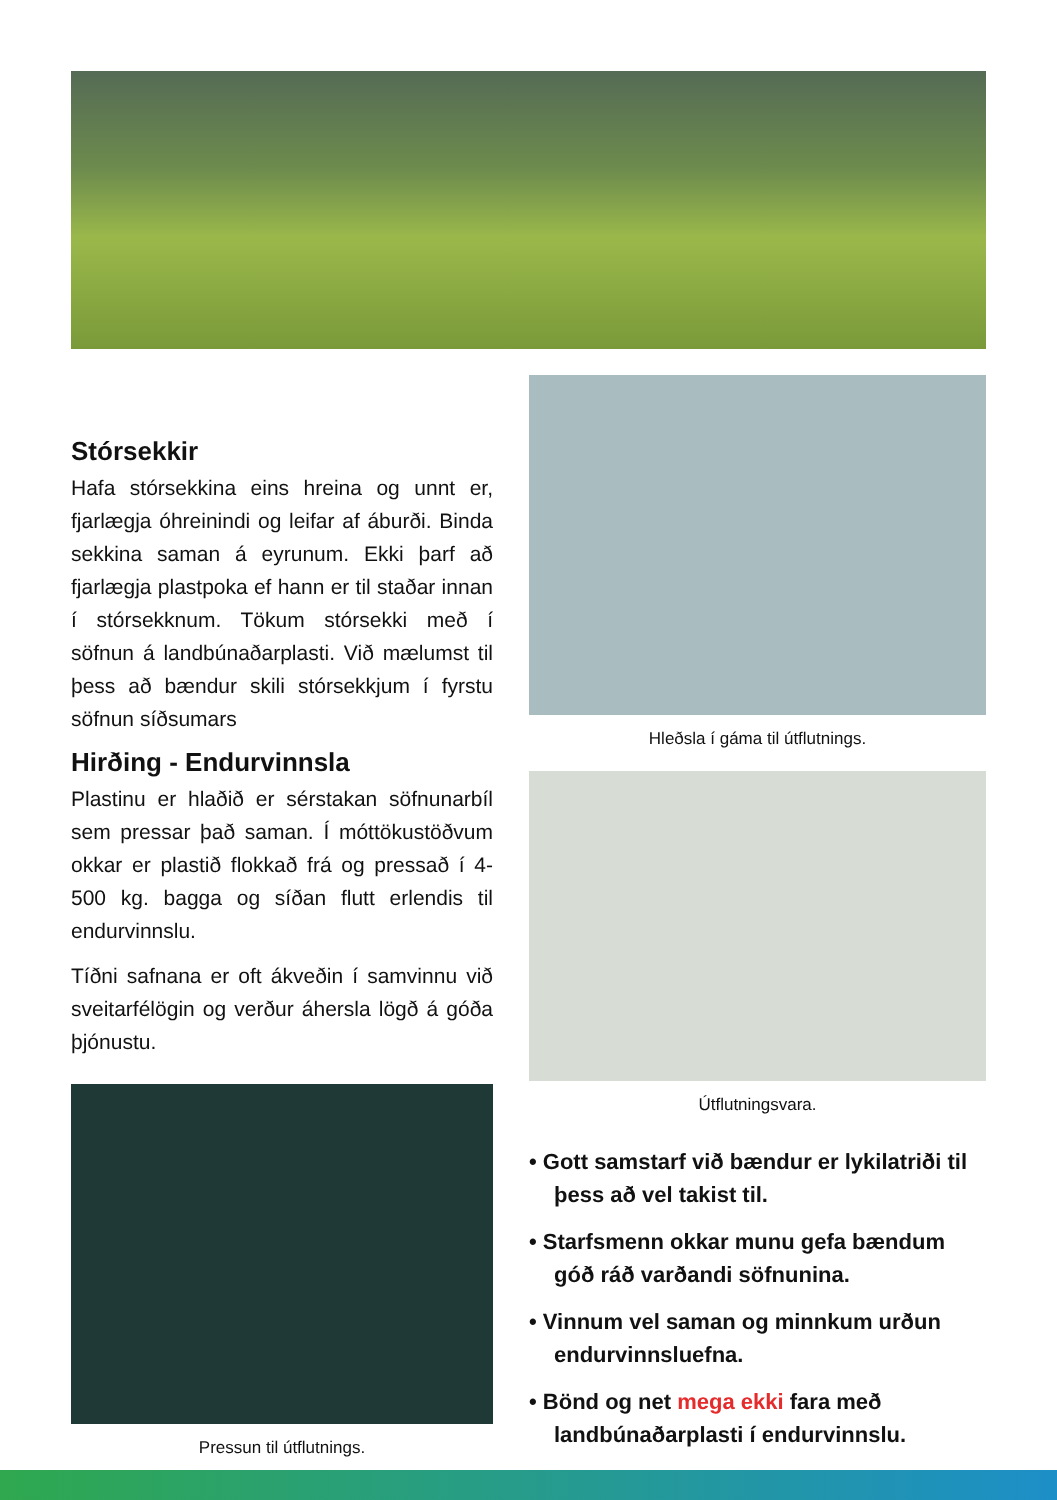Stórsekkir
Hafa stórsekkina eins hreina og unnt er, fjarlægja óhreinindi og leifar af áburði. Binda sekkina saman á eyrunum. Ekki þarf að fjarlægja plastpoka ef hann er til staðar innan í stórsekknum. Tökum stórsekki með í söfnun á landbúnaðarplasti. Við mælumst til þess að bændur skili stórsekkjum í fyrstu söfnun síðsumars
Hirðing - Endurvinnsla
Plastinu er hlaðið er sérstakan söfnunarbíl sem pressar það saman. Í móttökustöðvum okkar er plastið flokkað frá og pressað í 4-500 kg. bagga og síðan flutt erlendis til endurvinnslu.
Tíðni safnana er oft ákveðin í samvinnu við sveitarfélögin og verður áhersla lögð á góða þjónustu.
Pressun til útflutnings.
Hleðsla í gáma til útflutnings.
Útflutningsvara.
• Gott samstarf við bændur er lykilatriði til þess að vel takist til.
• Starfsmenn okkar munu gefa bændum góð ráð varðandi söfnunina.
• Vinnum vel saman og minnkum urðun endurvinnsluefna.
• Bönd og net mega ekki fara með landbúnaðarplasti í endurvinnslu.